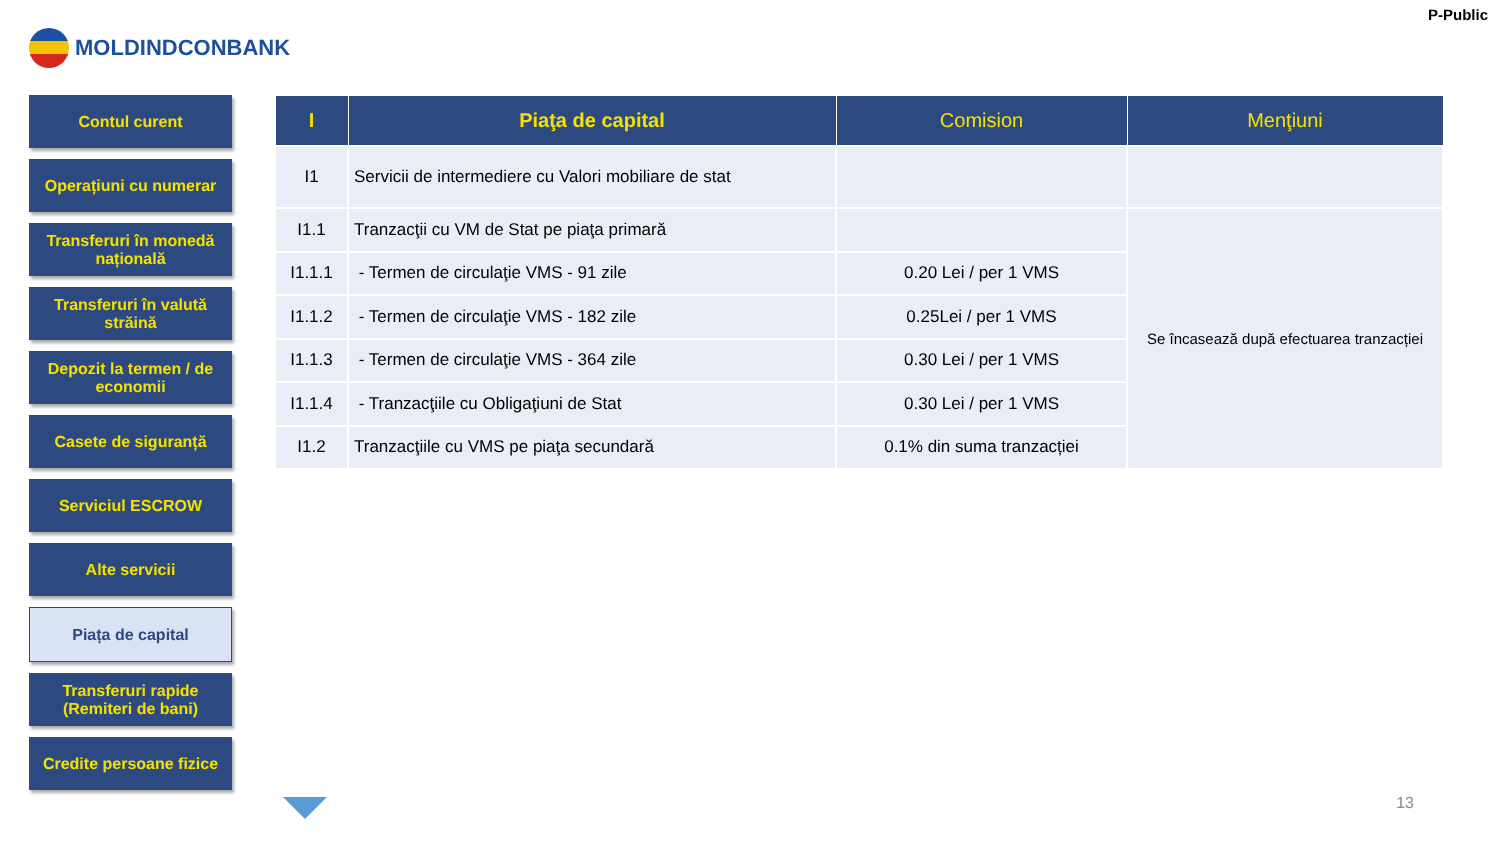P-Public
MOLDINDCONBANK
Contul curent
Operațiuni cu numerar
Transferuri în monedă națională
Transferuri în valută străină
Depozit la termen / de economii
Casete de siguranță
Serviciul ESCROW
Alte servicii
Piața de capital
Transferuri rapide (Remiteri de bani)
Credite persoane fizice
| I | Piaţa de capital | Comision | Menţiuni |
| --- | --- | --- | --- |
| I1 | Servicii de intermediere cu Valori mobiliare de stat | | |
| I1.1 | Tranzacţii cu VM de Stat pe piaţa primară | | Se încasează după efectuarea tranzacției |
| I1.1.1 | - Termen de circulaţie VMS - 91 zile | 0.20 Lei / per 1 VMS | |
| I1.1.2 | - Termen de circulaţie VMS - 182 zile | 0.25Lei / per 1 VMS | |
| I1.1.3 | - Termen de circulaţie VMS - 364 zile | 0.30 Lei / per 1 VMS | |
| I1.1.4 | - Tranzacţiile cu Obligaţiuni de Stat | 0.30 Lei / per 1 VMS | |
| I1.2 | Tranzacţiile cu VMS pe piaţa secundară | 0.1% din suma tranzacției | |
13